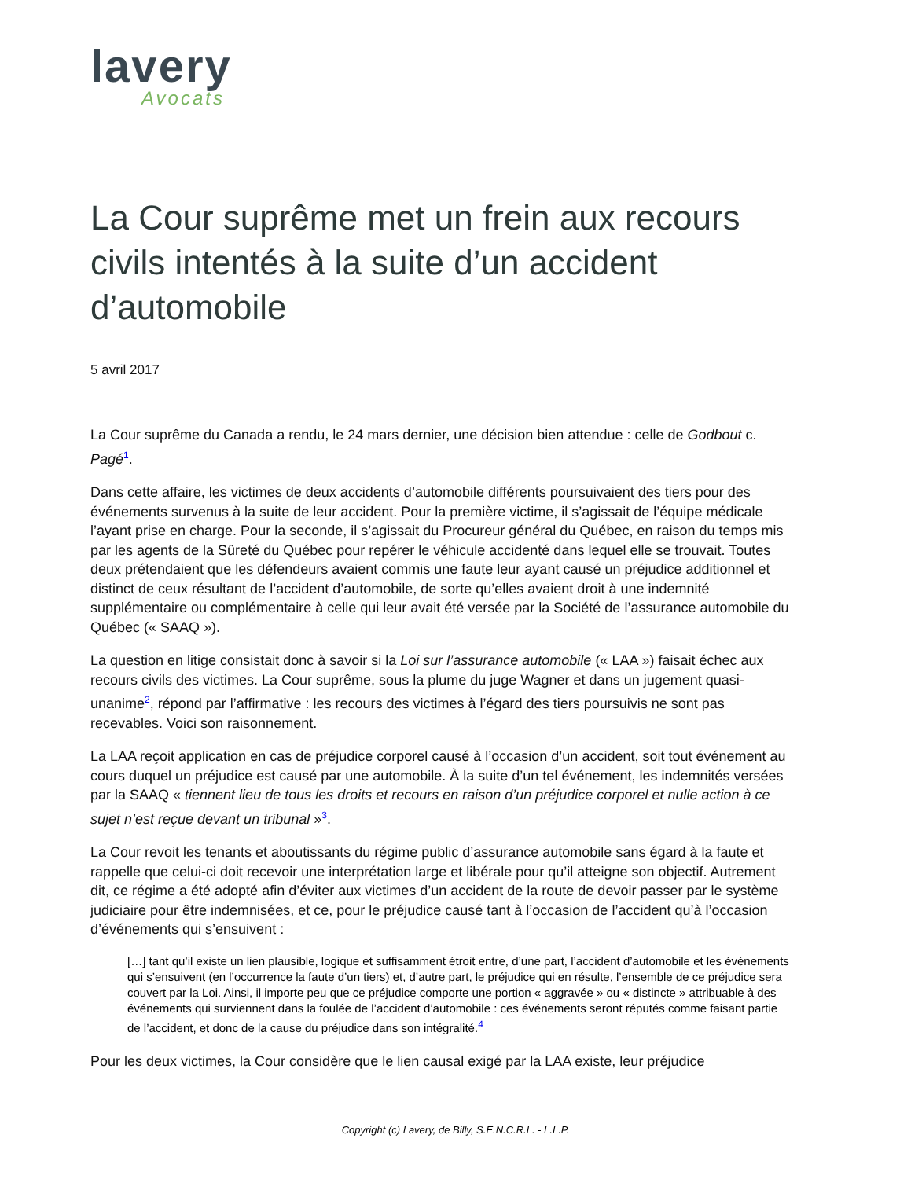lavery
Avocats
La Cour suprême met un frein aux recours civils intentés à la suite d’un accident d’automobile
5 avril 2017
La Cour suprême du Canada a rendu, le 24 mars dernier, une décision bien attendue : celle de Godbout c. Pagé<sup>1</sup>.
Dans cette affaire, les victimes de deux accidents d’automobile différents poursuivaient des tiers pour des événements survenus à la suite de leur accident. Pour la première victime, il s’agissait de l’équipe médicale l’ayant prise en charge. Pour la seconde, il s’agissait du Procureur général du Québec, en raison du temps mis par les agents de la Sûreté du Québec pour repérer le véhicule accidenté dans lequel elle se trouvait. Toutes deux prétendaient que les défendeurs avaient commis une faute leur ayant causé un préjudice additionnel et distinct de ceux résultant de l’accident d’automobile, de sorte qu’elles avaient droit à une indemnité supplémentaire ou complémentaire à celle qui leur avait été versée par la Société de l’assurance automobile du Québec (« SAAQ »).
La question en litige consistait donc à savoir si la Loi sur l’assurance automobile (« LAA ») faisait échec aux recours civils des victimes. La Cour suprême, sous la plume du juge Wagner et dans un jugement quasi-unanime<sup>2</sup>, répond par l’affirmative : les recours des victimes à l’égard des tiers poursuivis ne sont pas recevables. Voici son raisonnement.
La LAA reçoit application en cas de préjudice corporel causé à l’occasion d’un accident, soit tout événement au cours duquel un préjudice est causé par une automobile. À la suite d’un tel événement, les indemnités versées par la SAAQ « tiennent lieu de tous les droits et recours en raison d’un préjudice corporel et nulle action à ce sujet n’est reçue devant un tribunal »<sup>3</sup>.
La Cour revoit les tenants et aboutissants du régime public d’assurance automobile sans égard à la faute et rappelle que celui-ci doit recevoir une interprétation large et libérale pour qu’il atteigne son objectif. Autrement dit, ce régime a été adopté afin d’éviter aux victimes d’un accident de la route de devoir passer par le système judiciaire pour être indemnisées, et ce, pour le préjudice causé tant à l’occasion de l’accident qu’à l’occasion d’événements qui s’ensuivent :
[…] tant qu’il existe un lien plausible, logique et suffisamment étroit entre, d’une part, l’accident d’automobile et les événements qui s’ensuivent (en l’occurrence la faute d’un tiers) et, d’autre part, le préjudice qui en résulte, l’ensemble de ce préjudice sera couvert par la Loi. Ainsi, il importe peu que ce préjudice comporte une portion « aggravée » ou « distincte » attribuable à des événements qui surviennent dans la foulée de l’accident d’automobile : ces événements seront réputés comme faisant partie de l’accident, et donc de la cause du préjudice dans son intégralité.<sup>4</sup>
Pour les deux victimes, la Cour considère que le lien causal exigé par la LAA existe, leur préjudice
Copyright (c) Lavery, de Billy, S.E.N.C.R.L. - L.L.P.